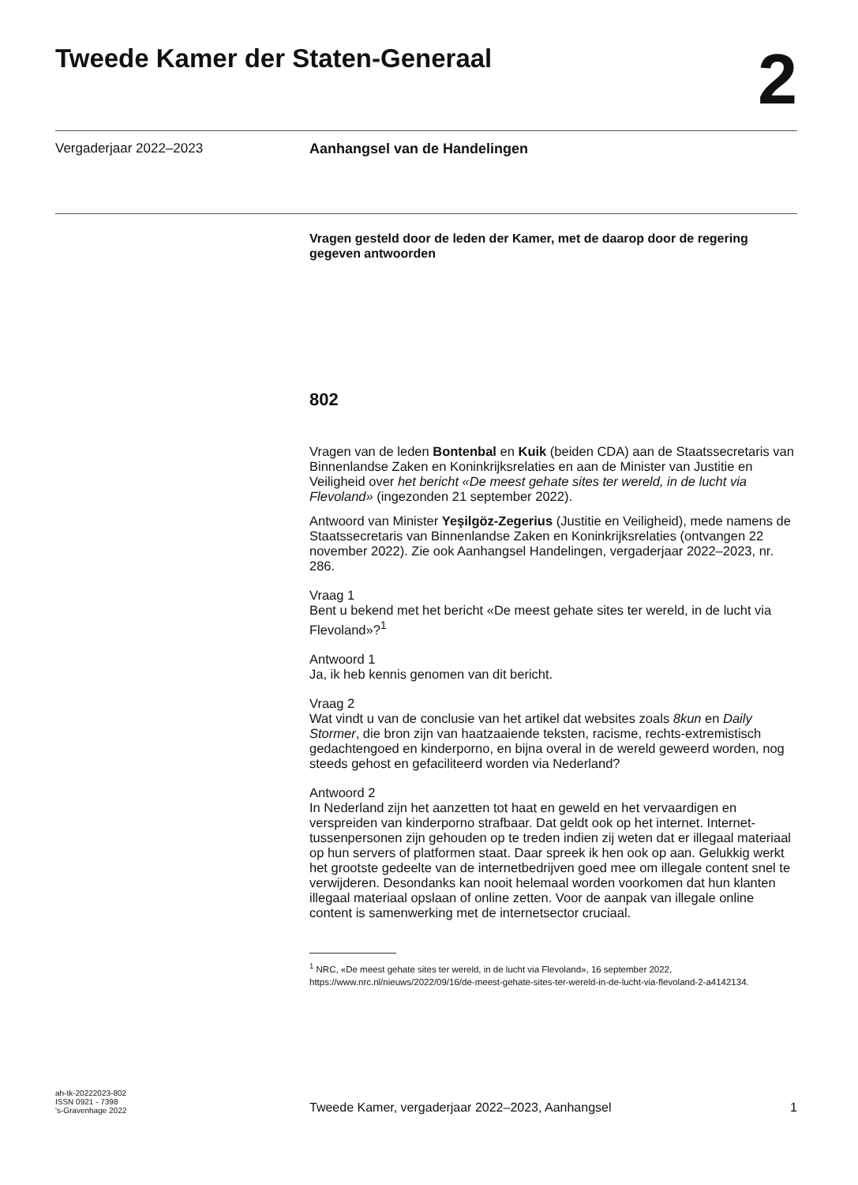Tweede Kamer der Staten-Generaal
2
Vergaderjaar 2022–2023 Aanhangsel van de Handelingen
Vragen gesteld door de leden der Kamer, met de daarop door de regering gegeven antwoorden
802
Vragen van de leden Bontenbal en Kuik (beiden CDA) aan de Staatssecretaris van Binnenlandse Zaken en Koninkrijksrelaties en aan de Minister van Justitie en Veiligheid over het bericht «De meest gehate sites ter wereld, in de lucht via Flevoland» (ingezonden 21 september 2022).
Antwoord van Minister Yeşilgöz-Zegerius (Justitie en Veiligheid), mede namens de Staatssecretaris van Binnenlandse Zaken en Koninkrijksrelaties (ontvangen 22 november 2022). Zie ook Aanhangsel Handelingen, vergaderjaar 2022–2023, nr. 286.
Vraag 1
Bent u bekend met het bericht «De meest gehate sites ter wereld, in de lucht via Flevoland»?<sup>1</sup>
Antwoord 1
Ja, ik heb kennis genomen van dit bericht.
Vraag 2
Wat vindt u van de conclusie van het artikel dat websites zoals 8kun en Daily Stormer, die bron zijn van haatzaaiende teksten, racisme, rechts-extremistisch gedachtengoed en kinderporno, en bijna overal in de wereld geweerd worden, nog steeds gehost en gefaciliteerd worden via Nederland?
Antwoord 2
In Nederland zijn het aanzetten tot haat en geweld en het vervaardigen en verspreiden van kinderporno strafbaar. Dat geldt ook op het internet. Internet-tussenpersonen zijn gehouden op te treden indien zij weten dat er illegaal materiaal op hun servers of platformen staat. Daar spreek ik hen ook op aan. Gelukkig werkt het grootste gedeelte van de internetbedrijven goed mee om illegale content snel te verwijderen. Desondanks kan nooit helemaal worden voorkomen dat hun klanten illegaal materiaal opslaan of online zetten. Voor de aanpak van illegale online content is samenwerking met de internetsector cruciaal.
<sup>1</sup> NRC, «De meest gehate sites ter wereld, in de lucht via Flevoland», 16 september 2022, https://www.nrc.nl/nieuws/2022/09/16/de-meest-gehate-sites-ter-wereld-in-de-lucht-via-flevoland-2-a4142134.
ah-tk-20222023-802
ISSN 0921 - 7398
's-Gravenhage 2022
Tweede Kamer, vergaderjaar 2022–2023, Aanhangsel
1